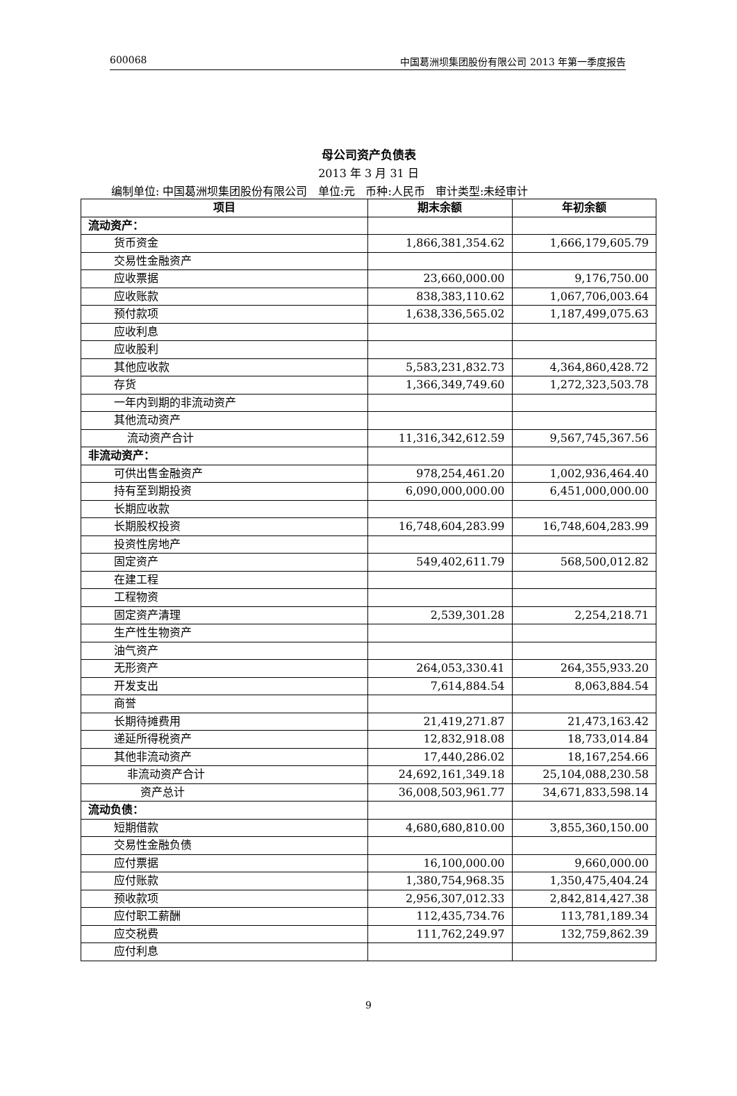600068 中国葛洲坝集团股份有限公司 2013 年第一季度报告
母公司资产负债表
2013 年 3 月 31 日
编制单位: 中国葛洲坝集团股份有限公司 单位:元 币种:人民币 审计类型:未经审计
| 项目 | 期末余额 | 年初余额 |
| --- | --- | --- |
| 流动资产： | | |
| 货币资金 | 1,866,381,354.62 | 1,666,179,605.79 |
| 交易性金融资产 | | |
| 应收票据 | 23,660,000.00 | 9,176,750.00 |
| 应收账款 | 838,383,110.62 | 1,067,706,003.64 |
| 预付款项 | 1,638,336,565.02 | 1,187,499,075.63 |
| 应收利息 | | |
| 应收股利 | | |
| 其他应收款 | 5,583,231,832.73 | 4,364,860,428.72 |
| 存货 | 1,366,349,749.60 | 1,272,323,503.78 |
| 一年内到期的非流动资产 | | |
| 其他流动资产 | | |
| 流动资产合计 | 11,316,342,612.59 | 9,567,745,367.56 |
| 非流动资产： | | |
| 可供出售金融资产 | 978,254,461.20 | 1,002,936,464.40 |
| 持有至到期投资 | 6,090,000,000.00 | 6,451,000,000.00 |
| 长期应收款 | | |
| 长期股权投资 | 16,748,604,283.99 | 16,748,604,283.99 |
| 投资性房地产 | | |
| 固定资产 | 549,402,611.79 | 568,500,012.82 |
| 在建工程 | | |
| 工程物资 | | |
| 固定资产清理 | 2,539,301.28 | 2,254,218.71 |
| 生产性生物资产 | | |
| 油气资产 | | |
| 无形资产 | 264,053,330.41 | 264,355,933.20 |
| 开发支出 | 7,614,884.54 | 8,063,884.54 |
| 商誉 | | |
| 长期待摊费用 | 21,419,271.87 | 21,473,163.42 |
| 递延所得税资产 | 12,832,918.08 | 18,733,014.84 |
| 其他非流动资产 | 17,440,286.02 | 18,167,254.66 |
| 非流动资产合计 | 24,692,161,349.18 | 25,104,088,230.58 |
| 资产总计 | 36,008,503,961.77 | 34,671,833,598.14 |
| 流动负债： | | |
| 短期借款 | 4,680,680,810.00 | 3,855,360,150.00 |
| 交易性金融负债 | | |
| 应付票据 | 16,100,000.00 | 9,660,000.00 |
| 应付账款 | 1,380,754,968.35 | 1,350,475,404.24 |
| 预收款项 | 2,956,307,012.33 | 2,842,814,427.38 |
| 应付职工薪酬 | 112,435,734.76 | 113,781,189.34 |
| 应交税费 | 111,762,249.97 | 132,759,862.39 |
| 应付利息 | | |
9